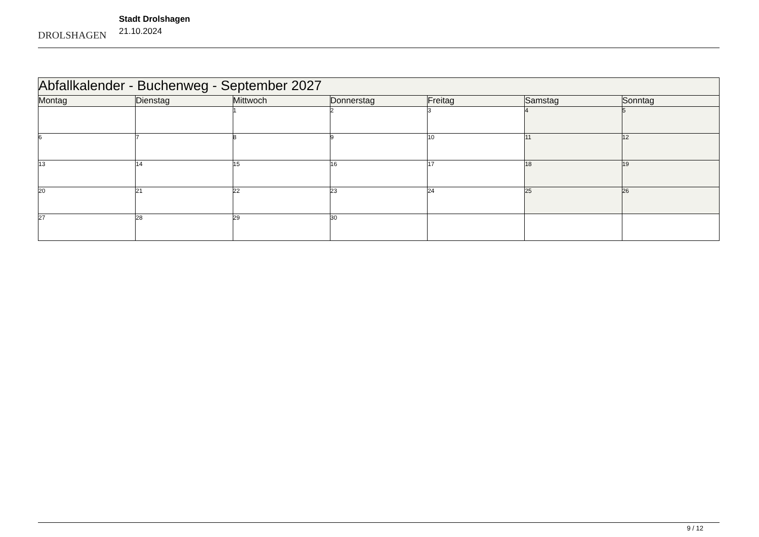DROLSHAGEN
Stadt Drolshagen
21.10.2024
| Abfallkalender - Buchenweg - September 2027 | | | | | | |
| Montag | Dienstag | Mittwoch | Donnerstag | Freitag | Samstag | Sonntag |
| | | 1 | 2 | 3 | 4 | 5 |
| 6 | 7 | 8 | 9 | 10 | 11 | 12 |
| 13 | 14 | 15 | 16 | 17 | 18 | 19 |
| 20 | 21 | 22 | 23 | 24 | 25 | 26 |
| 27 | 28 | 29 | 30 | | | |
9 / 12